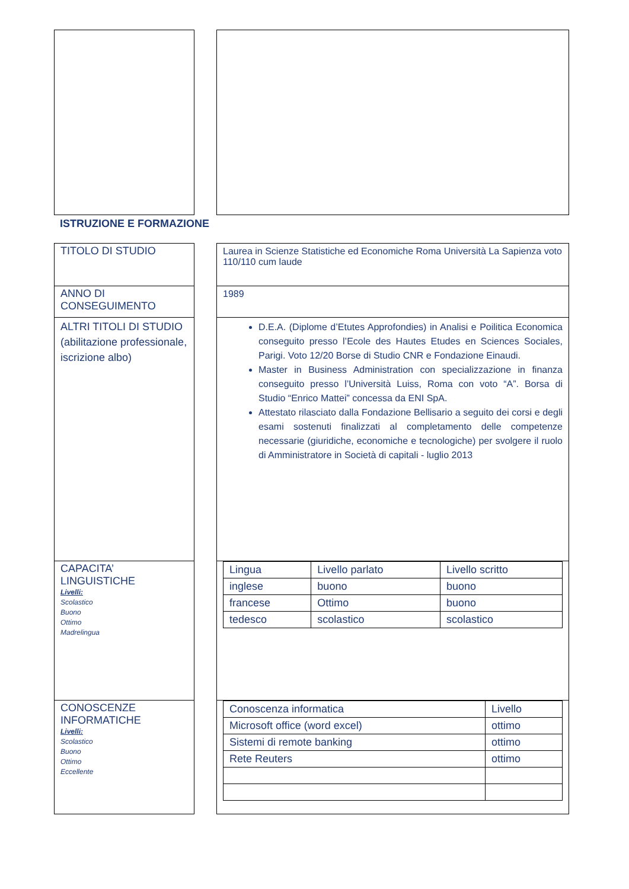ISTRUZIONE E FORMAZIONE
TITOLO DI STUDIO Laurea in Scienze Statistiche ed Economiche Roma Università La Sapienza voto 110/110 cum laude
ANNO DI CONSEGUIMENTO 1989
ALTRI TITOLI DI STUDIO (abilitazione professionale, iscrizione albo)
D.E.A. (Diplome d’Etutes Approfondies) in Analisi e Poilitica Economica conseguito presso l’Ecole des Hautes Etudes en Sciences Sociales, Parigi. Voto 12/20 Borse di Studio CNR e Fondazione Einaudi.
Master in Business Administration con specializzazione in finanza conseguito presso l’Università Luiss, Roma con voto “A”. Borsa di Studio “Enrico Mattei” concessa da ENI SpA.
Attestato rilasciato dalla Fondazione Bellisario a seguito dei corsi e degli esami sostenuti finalizzati al completamento delle competenze necessarie (giuridiche, economiche e tecnologiche) per svolgere il ruolo di Amministratore in Società di capitali - luglio 2013
CAPACITA’ LINGUISTICHE
Livelli:
Scolastico
Buono
Ottimo
Madrelingua
| Lingua | Livello parlato | Livello scritto |
| inglese | buono | buono |
| francese | Ottimo | buono |
| tedesco | scolastico | scolastico |
CONOSCENZE INFORMATICHE
Livelli:
Scolastico
Buono
Ottimo
Eccellente
| Conoscenza informatica | Livello |
| Microsoft office (word excel) | ottimo |
| Sistemi di remote banking | ottimo |
| Rete Reuters | ottimo |